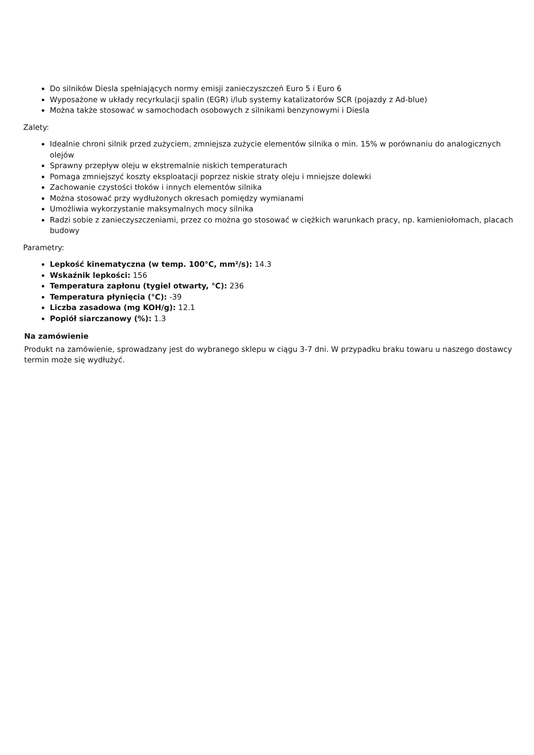Do silników Diesla spełniających normy emisji zanieczyszczeń Euro 5 i Euro 6
Wyposażone w układy recyrkulacji spalin (EGR) i/lub systemy katalizatorów SCR (pojazdy z Ad-blue)
Można także stosować w samochodach osobowych z silnikami benzynowymi i Diesla
Zalety:
Idealnie chroni silnik przed zużyciem, zmniejsza zużycie elementów silnika o min. 15% w porównaniu do analogicznych olejów
Sprawny przepływ oleju w ekstremalnie niskich temperaturach
Pomaga zmniejszyć koszty eksploatacji poprzez niskie straty oleju i mniejsze dolewki
Zachowanie czystości tłoków i innych elementów silnika
Można stosować przy wydłużonych okresach pomiędzy wymianami
Umożliwia wykorzystanie maksymalnych mocy silnika
Radzi sobie z zanieczyszczeniami, przez co można go stosować w ciężkich warunkach pracy, np. kamieniołomach, placach budowy
Parametry:
Lepkość kinematyczna (w temp. 100°C, mm²/s): 14.3
Wskaźnik lepkości: 156
Temperatura zapłonu (tygiel otwarty, °C): 236
Temperatura płynięcia (°C): -39
Liczba zasadowa (mg KOH/g): 12.1
Popiół siarczanowy (%): 1.3
Na zamówienie
Produkt na zamówienie, sprowadzany jest do wybranego sklepu w ciągu 3-7 dni. W przypadku braku towaru u naszego dostawcy termin może się wydłużyć.